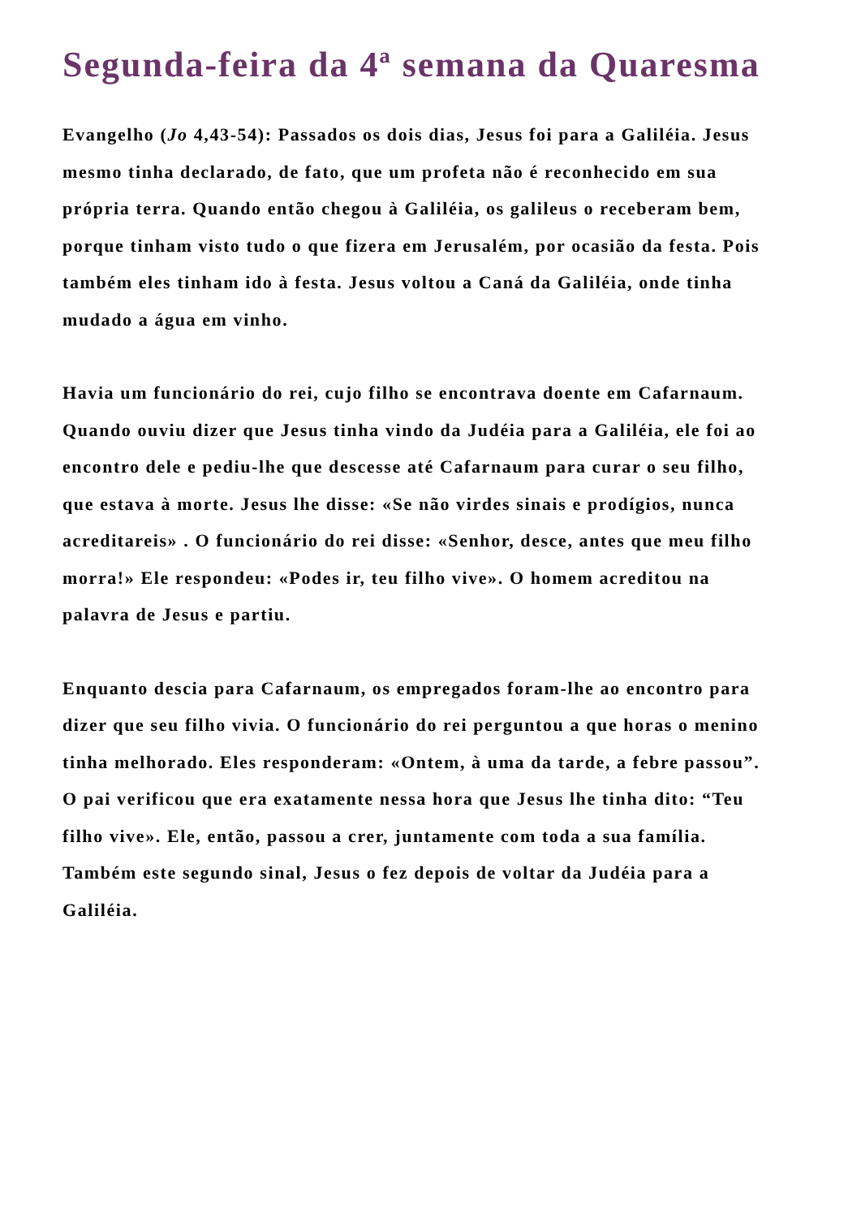Segunda-feira da 4ª semana da Quaresma
Evangelho (Jo 4,43-54): Passados os dois dias, Jesus foi para a Galiléia. Jesus mesmo tinha declarado, de fato, que um profeta não é reconhecido em sua própria terra. Quando então chegou à Galiléia, os galileus o receberam bem, porque tinham visto tudo o que fizera em Jerusalém, por ocasião da festa. Pois também eles tinham ido à festa. Jesus voltou a Caná da Galiléia, onde tinha mudado a água em vinho.
Havia um funcionário do rei, cujo filho se encontrava doente em Cafarnaum. Quando ouviu dizer que Jesus tinha vindo da Judéia para a Galiléia, ele foi ao encontro dele e pediu-lhe que descesse até Cafarnaum para curar o seu filho, que estava à morte. Jesus lhe disse: «Se não virdes sinais e prodígios, nunca acreditareis» . O funcionário do rei disse: «Senhor, desce, antes que meu filho morra!» Ele respondeu: «Podes ir, teu filho vive». O homem acreditou na palavra de Jesus e partiu.
Enquanto descia para Cafarnaum, os empregados foram-lhe ao encontro para dizer que seu filho vivia. O funcionário do rei perguntou a que horas o menino tinha melhorado. Eles responderam: «Ontem, à uma da tarde, a febre passou”. O pai verificou que era exatamente nessa hora que Jesus lhe tinha dito: “Teu filho vive». Ele, então, passou a crer, juntamente com toda a sua família. Também este segundo sinal, Jesus o fez depois de voltar da Judéia para a Galiléia.